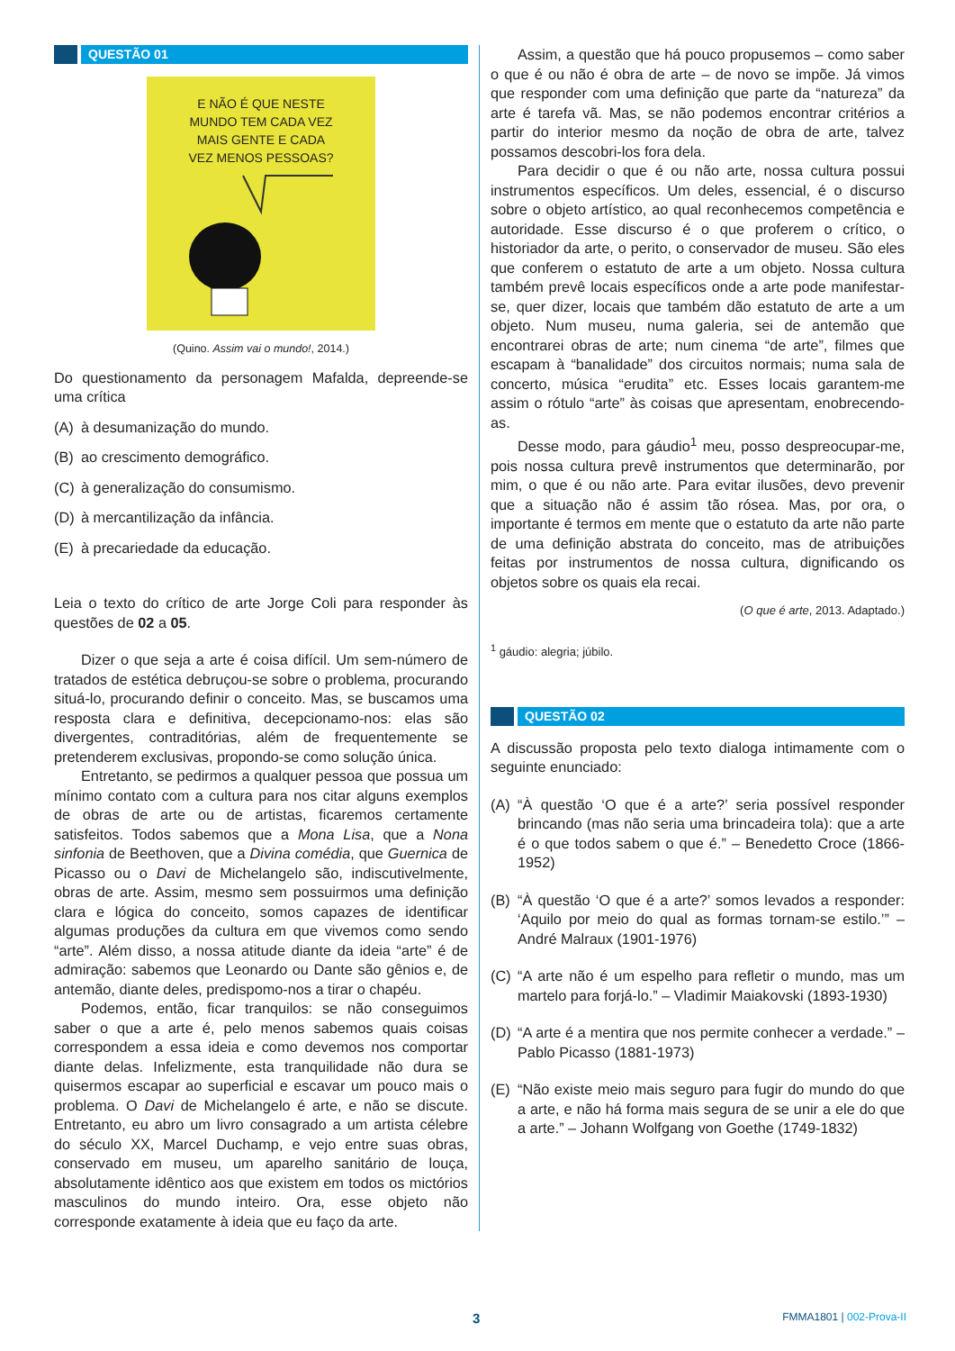QUESTÃO 01
E NÃO É QUE NESTE
MUNDO TEM CADA VEZ
MAIS GENTE E CADA
VEZ MENOS PESSOAS?
(Quino. Assim vai o mundo!, 2014.)
Do questionamento da personagem Mafalda, depreende-se uma crítica
(A) à desumanização do mundo.
(B) ao crescimento demográfico.
(C) à generalização do consumismo.
(D) à mercantilização da infância.
(E) à precariedade da educação.
Leia o texto do crítico de arte Jorge Coli para responder às questões de 02 a 05.
Dizer o que seja a arte é coisa difícil. Um sem-número de tratados de estética debruçou-se sobre o problema, procurando situá-lo, procurando definir o conceito. Mas, se buscamos uma resposta clara e definitiva, decepcionamo-nos: elas são divergentes, contraditórias, além de frequentemente se pretenderem exclusivas, propondo-se como solução única.
Entretanto, se pedirmos a qualquer pessoa que possua um mínimo contato com a cultura para nos citar alguns exemplos de obras de arte ou de artistas, ficaremos certamente satisfeitos. Todos sabemos que a Mona Lisa, que a Nona sinfonia de Beethoven, que a Divina comédia, que Guernica de Picasso ou o Davi de Michelangelo são, indiscutivelmente, obras de arte. Assim, mesmo sem possuirmos uma definição clara e lógica do conceito, somos capazes de identificar algumas produções da cultura em que vivemos como sendo “arte”. Além disso, a nossa atitude diante da ideia “arte” é de admiração: sabemos que Leonardo ou Dante são gênios e, de antemão, diante deles, predispomo-nos a tirar o chapéu.
Podemos, então, ficar tranquilos: se não conseguimos saber o que a arte é, pelo menos sabemos quais coisas correspondem a essa ideia e como devemos nos comportar diante delas. Infelizmente, esta tranquilidade não dura se quisermos escapar ao superficial e escavar um pouco mais o problema. O Davi de Michelangelo é arte, e não se discute. Entretanto, eu abro um livro consagrado a um artista célebre do século XX, Marcel Duchamp, e vejo entre suas obras, conservado em museu, um aparelho sanitário de louça, absolutamente idêntico aos que existem em todos os mictórios masculinos do mundo inteiro. Ora, esse objeto não corresponde exatamente à ideia que eu faço da arte.
Assim, a questão que há pouco propusemos – como saber o que é ou não é obra de arte – de novo se impõe. Já vimos que responder com uma definição que parte da “natureza” da arte é tarefa vã. Mas, se não podemos encontrar critérios a partir do interior mesmo da noção de obra de arte, talvez possamos descobri-los fora dela.
Para decidir o que é ou não arte, nossa cultura possui instrumentos específicos. Um deles, essencial, é o discurso sobre o objeto artístico, ao qual reconhecemos competência e autoridade. Esse discurso é o que proferem o crítico, o historiador da arte, o perito, o conservador de museu. São eles que conferem o estatuto de arte a um objeto. Nossa cultura também prevê locais específicos onde a arte pode manifestar-se, quer dizer, locais que também dão estatuto de arte a um objeto. Num museu, numa galeria, sei de antemão que encontrarei obras de arte; num cinema “de arte”, filmes que escapam à “banalidade” dos circuitos normais; numa sala de concerto, música “erudita” etc. Esses locais garantem-me assim o rótulo “arte” às coisas que apresentam, enobrecendo-as.
Desse modo, para gáudio<sup>1</sup> meu, posso despreocupar-me, pois nossa cultura prevê instrumentos que determinarão, por mim, o que é ou não arte. Para evitar ilusões, devo prevenir que a situação não é assim tão rósea. Mas, por ora, o importante é termos em mente que o estatuto da arte não parte de uma definição abstrata do conceito, mas de atribuições feitas por instrumentos de nossa cultura, dignificando os objetos sobre os quais ela recai.
(O que é arte, 2013. Adaptado.)
<sup>1</sup> gáudio: alegria; júbilo.
QUESTÃO 02
A discussão proposta pelo texto dialoga intimamente com o seguinte enunciado:
(A) “À questão ‘O que é a arte?’ seria possível responder brincando (mas não seria uma brincadeira tola): que a arte é o que todos sabem o que é.” – Benedetto Croce (1866-1952)
(B) “À questão ‘O que é a arte?’ somos levados a responder: ‘Aquilo por meio do qual as formas tornam-se estilo.’” – André Malraux (1901-1976)
(C) “A arte não é um espelho para refletir o mundo, mas um martelo para forjá-lo.” – Vladimir Maiakovski (1893-1930)
(D) “A arte é a mentira que nos permite conhecer a verdade.” – Pablo Picasso (1881-1973)
(E) “Não existe meio mais seguro para fugir do mundo do que a arte, e não há forma mais segura de se unir a ele do que a arte.” – Johann Wolfgang von Goethe (1749-1832)
3 FMMA1801 | 002-Prova-II